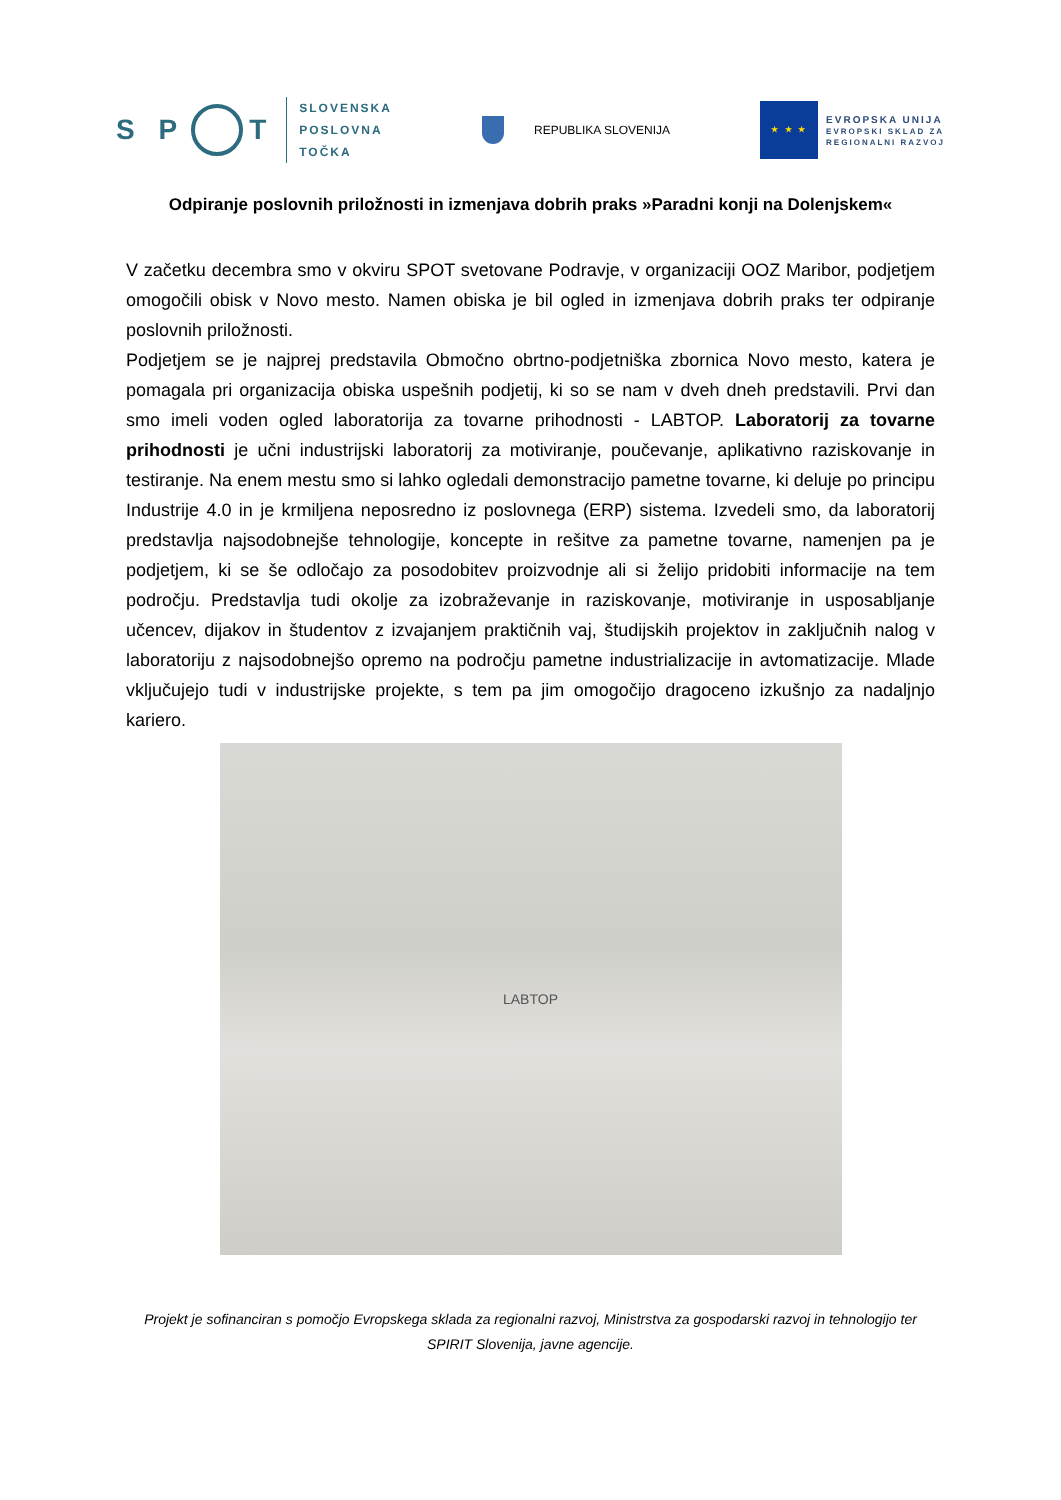S P T
SLOVENSKA
POSLOVNA
TOČKA
REPUBLIKA SLOVENIJA
★ ★ ★
EVROPSKA UNIJA
EVROPSKI SKLAD ZA
REGIONALNI RAZVOJ
Odpiranje poslovnih priložnosti in izmenjava dobrih praks »Paradni konji na Dolenjskem«
V začetku decembra smo v okviru SPOT svetovane Podravje, v organizaciji OOZ Maribor, podjetjem omogočili obisk v Novo mesto. Namen obiska je bil ogled in izmenjava dobrih praks ter odpiranje poslovnih priložnosti.
Podjetjem se je najprej predstavila Območno obrtno-podjetniška zbornica Novo mesto, katera je pomagala pri organizacija obiska uspešnih podjetij, ki so se nam v dveh dneh predstavili. Prvi dan smo imeli voden ogled laboratorija za tovarne prihodnosti - LABTOP. Laboratorij za tovarne prihodnosti je učni industrijski laboratorij za motiviranje, poučevanje, aplikativno raziskovanje in testiranje. Na enem mestu smo si lahko ogledali demonstracijo pametne tovarne, ki deluje po principu Industrije 4.0 in je krmiljena neposredno iz poslovnega (ERP) sistema. Izvedeli smo, da laboratorij predstavlja najsodobnejše tehnologije, koncepte in rešitve za pametne tovarne, namenjen pa je podjetjem, ki se še odločajo za posodobitev proizvodnje ali si želijo pridobiti informacije na tem področju. Predstavlja tudi okolje za izobraževanje in raziskovanje, motiviranje in usposabljanje učencev, dijakov in študentov z izvajanjem praktičnih vaj, študijskih projektov in zaključnih nalog v laboratoriju z najsodobnejšo opremo na področju pametne industrializacije in avtomatizacije. Mlade vključujejo tudi v industrijske projekte, s tem pa jim omogočijo dragoceno izkušnjo za nadaljnjo kariero.
LABTOP
Projekt je sofinanciran s pomočjo Evropskega sklada za regionalni razvoj, Ministrstva za gospodarski razvoj in tehnologijo ter SPIRIT Slovenija, javne agencije.